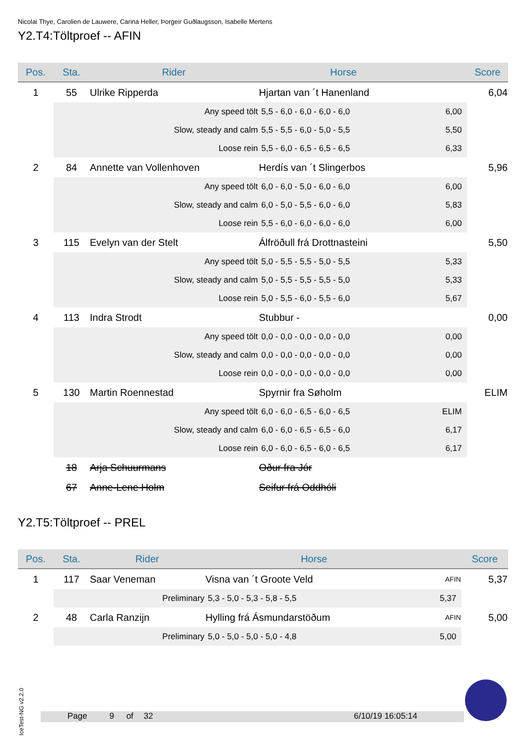Nicolai Thye, Carolien de Lauwere, Carina Heller, Þorgeir Guðlaugsson, Isabelle Mertens
Y2.T4:Töltproef -- AFIN
| Pos. | Sta. | Rider | | Horse | | Score |
| --- | --- | --- | --- | --- | --- | --- |
| 1 | 55 | Ulrike Ripperda | | Hjartan van ´t Hanenland | | 6,04 |
| | | Any speed tölt | 5,5 - 6,0 - 6,0 - 6,0 - 6,0 | | 6,00 | |
| | | Slow, steady and calm | 5,5 - 5,5 - 6,0 - 5,0 - 5,5 | | 5,50 | |
| | | Loose rein | 5,5 - 6,0 - 6,5 - 6,5 - 6,5 | | 6,33 | |
| 2 | 84 | Annette van Vollenhoven | | Herdís van ´t Slingerbos | | 5,96 |
| | | Any speed tölt | 6,0 - 6,0 - 5,0 - 6,0 - 6,0 | | 6,00 | |
| | | Slow, steady and calm | 6,0 - 5,0 - 5,5 - 6,0 - 6,0 | | 5,83 | |
| | | Loose rein | 5,5 - 6,0 - 6,0 - 6,0 - 6,0 | | 6,00 | |
| 3 | 115 | Evelyn van der Stelt | | Álfröðull frá Drottnasteini | | 5,50 |
| | | Any speed tölt | 5,0 - 5,5 - 5,5 - 5,0 - 5,5 | | 5,33 | |
| | | Slow, steady and calm | 5,0 - 5,5 - 5,5 - 5,5 - 5,0 | | 5,33 | |
| | | Loose rein | 5,0 - 5,5 - 6,0 - 5,5 - 6,0 | | 5,67 | |
| 4 | 113 | Indra Strodt | | Stubbur - | | 0,00 |
| | | Any speed tölt | 0,0 - 0,0 - 0,0 - 0,0 - 0,0 | | 0,00 | |
| | | Slow, steady and calm | 0,0 - 0,0 - 0,0 - 0,0 - 0,0 | | 0,00 | |
| | | Loose rein | 0,0 - 0,0 - 0,0 - 0,0 - 0,0 | | 0,00 | |
| 5 | 130 | Martin Roennestad | | Spyrnir fra Søholm | | ELIM |
| | | Any speed tölt | 6,0 - 6,0 - 6,5 - 6,0 - 6,5 | | ELIM | |
| | | Slow, steady and calm | 6,0 - 6,0 - 6,5 - 6,5 - 6,0 | | 6,17 | |
| | | Loose rein | 6,0 - 6,0 - 6,5 - 6,0 - 6,5 | | 6,17 | |
| | 18 | Arja Schuurmans | | Oður fra Jór | | |
| | 67 | Anne-Lene Holm | | Seifur frá Oddhóli | | |
Y2.T5:Töltproef -- PREL
| Pos. | Sta. | Rider | | Horse | | Score |
| --- | --- | --- | --- | --- | --- | --- |
| 1 | 117 | Saar Veneman | | Visna van ´t Groote Veld | AFIN | 5,37 |
| | | Preliminary | 5,3 - 5,0 - 5,3 - 5,8 - 5,5 | | 5,37 | |
| 2 | 48 | Carla Ranzijn | | Hylling frá Ásmundarstöðum | AFIN | 5,00 |
| | | Preliminary | 5,0 - 5,0 - 5,0 - 5,0 - 4,8 | | 5,00 | |
IceTest-NG v2.2.0
Page 9 of 32 6/10/19 16:05:14